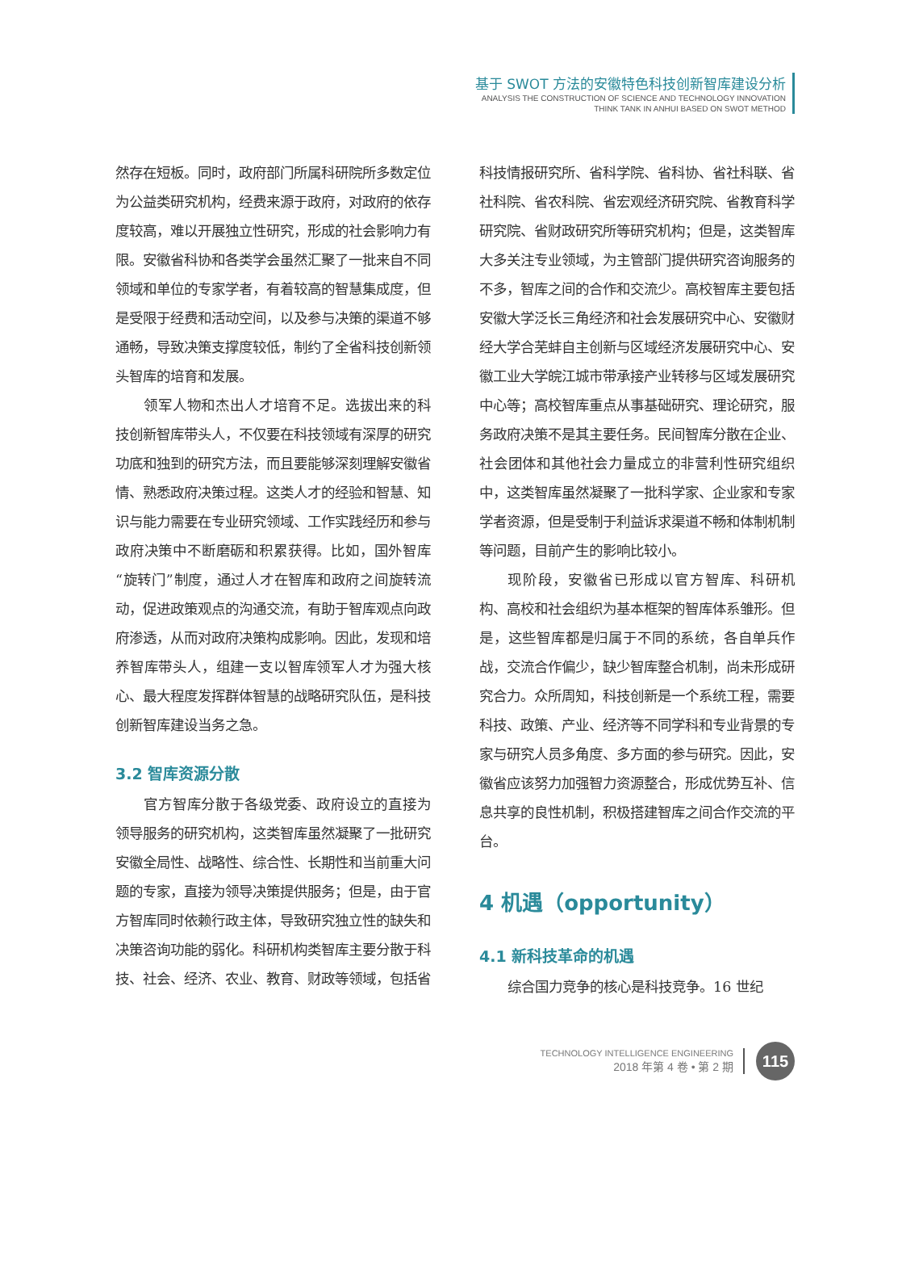基于 SWOT 方法的安徽特色科技创新智库建设分析
ANALYSIS THE CONSTRUCTION OF SCIENCE AND TECHNOLOGY INNOVATION
THINK TANK IN ANHUI BASED ON SWOT METHOD
然存在短板。同时，政府部门所属科研院所多数定位为公益类研究机构，经费来源于政府，对政府的依存度较高，难以开展独立性研究，形成的社会影响力有限。安徽省科协和各类学会虽然汇聚了一批来自不同领域和单位的专家学者，有着较高的智慧集成度，但是受限于经费和活动空间，以及参与决策的渠道不够通畅，导致决策支撑度较低，制约了全省科技创新领头智库的培育和发展。
领军人物和杰出人才培育不足。选拔出来的科技创新智库带头人，不仅要在科技领域有深厚的研究功底和独到的研究方法，而且要能够深刻理解安徽省情、熟悉政府决策过程。这类人才的经验和智慧、知识与能力需要在专业研究领域、工作实践经历和参与政府决策中不断磨砺和积累获得。比如，国外智库“旋转门”制度，通过人才在智库和政府之间旋转流动，促进政策观点的沟通交流，有助于智库观点向政府渗透，从而对政府决策构成影响。因此，发现和培养智库带头人，组建一支以智库领军人才为强大核心、最大程度发挥群体智慧的战略研究队伍，是科技创新智库建设当务之急。
3.2 智库资源分散
官方智库分散于各级党委、政府设立的直接为领导服务的研究机构，这类智库虽然凝聚了一批研究安徽全局性、战略性、综合性、长期性和当前重大问题的专家，直接为领导决策提供服务；但是，由于官方智库同时依赖行政主体，导致研究独立性的缺失和决策咨询功能的弱化。科研机构类智库主要分散于科技、社会、经济、农业、教育、财政等领域，包括省
科技情报研究所、省科学院、省科协、省社科联、省社科院、省农科院、省宏观经济研究院、省教育科学研究院、省财政研究所等研究机构；但是，这类智库大多关注专业领域，为主管部门提供研究咨询服务的不多，智库之间的合作和交流少。高校智库主要包括安徽大学泛长三角经济和社会发展研究中心、安徽财经大学合芜蚌自主创新与区域经济发展研究中心、安徽工业大学皖江城市带承接产业转移与区域发展研究中心等；高校智库重点从事基础研究、理论研究，服务政府决策不是其主要任务。民间智库分散在企业、社会团体和其他社会力量成立的非营利性研究组织中，这类智库虽然凝聚了一批科学家、企业家和专家学者资源，但是受制于利益诉求渠道不畅和体制机制等问题，目前产生的影响比较小。
现阶段，安徽省已形成以官方智库、科研机构、高校和社会组织为基本框架的智库体系雏形。但是，这些智库都是归属于不同的系统，各自单兵作战，交流合作偏少，缺少智库整合机制，尚未形成研究合力。众所周知，科技创新是一个系统工程，需要科技、政策、产业、经济等不同学科和专业背景的专家与研究人员多角度、多方面的参与研究。因此，安徽省应该努力加强智力资源整合，形成优势互补、信息共享的良性机制，积极搭建智库之间合作交流的平台。
4 机遇（opportunity）
4.1 新科技革命的机遇
综合国力竞争的核心是科技竞争。16 世纪
TECHNOLOGY INTELLIGENCE ENGINEERING
2018 年第 4 卷 • 第 2 期
115